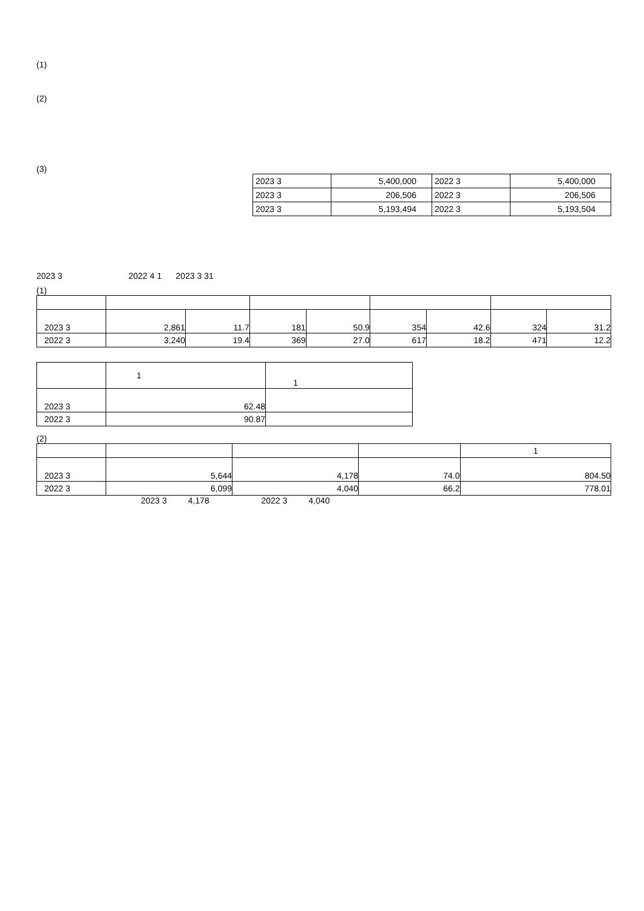(1)
(2)
(3)
| 2023 3 | 5,400,000 | 2022 3 | 5,400,000 |
| 2023 3 | 206,506 | 2022 3 | 206,506 |
| 2023 3 | 5,193,494 | 2022 3 | 5,193,504 |
2023 3 2022 4 1 2023 3 31
(1)
| 2023 3 | 2,861 | 11.7 | 181 | 50.9 | 354 | 42.6 | 324 | 31.2 |
| 2022 3 | 3,240 | 19.4 | 369 | 27.0 | 617 | 18.2 | 471 | 12.2 |
| | 1 | 1 |
| 2023 3 | 62.48 | |
| 2022 3 | 90.87 | |
(2)
| | | | | 1 |
| 2023 3 | 5,644 | 4,178 | 74.0 | 804.50 |
| 2022 3 | 6,099 | 4,040 | 66.2 | 778.01 |
2023 3 4,178 2022 3 4,040